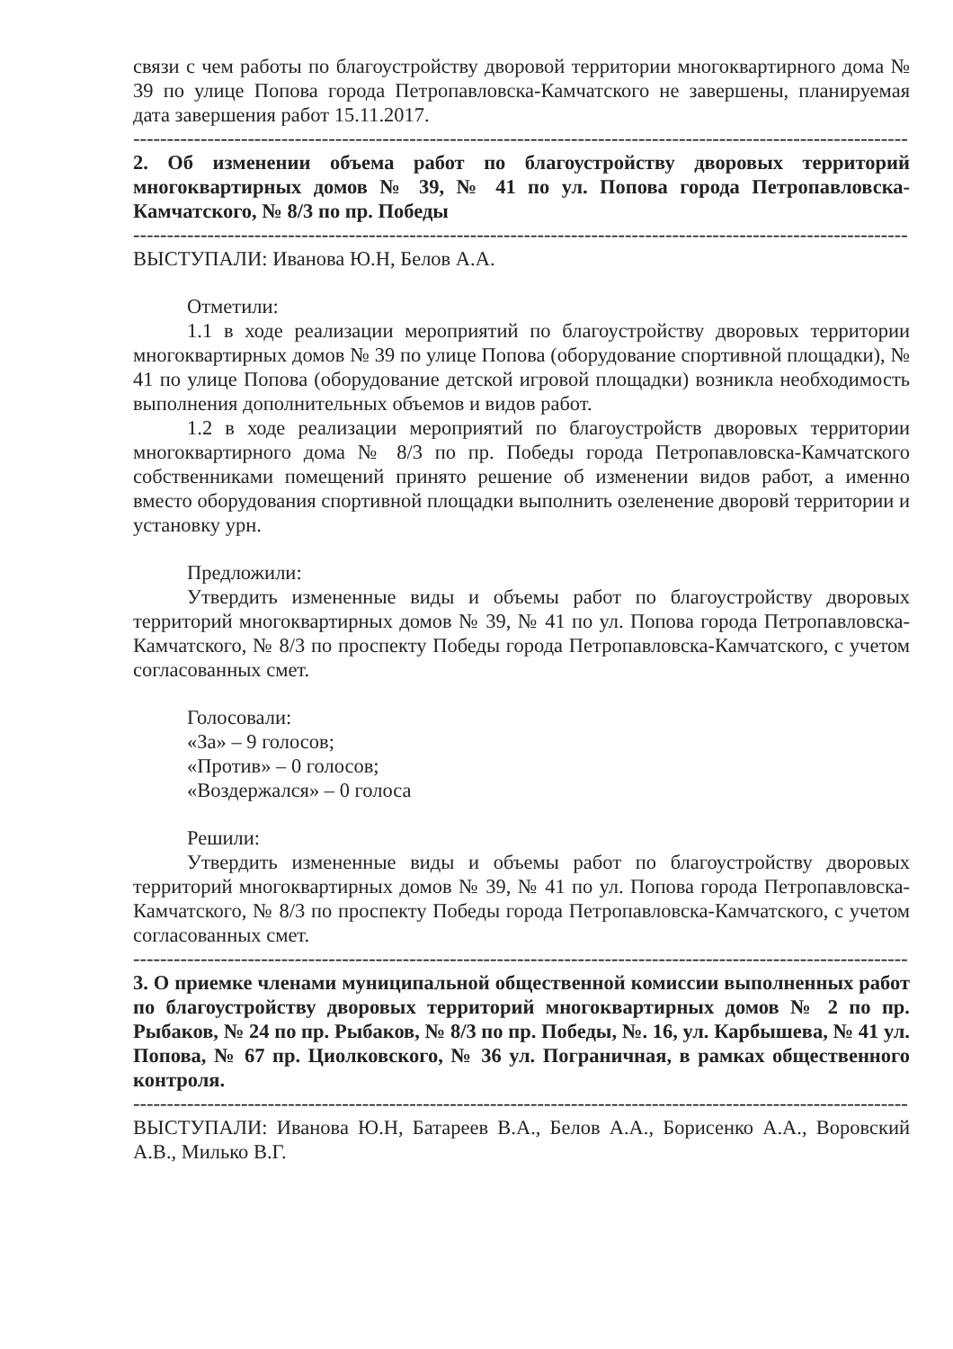связи с чем работы по благоустройству дворовой территории многоквартирного дома № 39 по улице Попова города Петропавловска-Камчатского не завершены, планируемая дата завершения работ 15.11.2017.
-------------------------------------------------------------------------------------------------------------------
2. Об изменении объема работ по благоустройству дворовых территорий многоквартирных домов № 39, № 41 по ул. Попова города Петропавловска-Камчатского, № 8/3 по пр. Победы
-------------------------------------------------------------------------------------------------------------------
ВЫСТУПАЛИ: Иванова Ю.Н, Белов А.А.
Отметили:
1.1 в ходе реализации мероприятий по благоустройству дворовых территории многоквартирных домов № 39 по улице Попова (оборудование спортивной площадки), № 41 по улице Попова (оборудование детской игровой площадки) возникла необходимость выполнения дополнительных объемов и видов работ.
1.2 в ходе реализации мероприятий по благоустройств дворовых территории многоквартирного дома № 8/3 по пр. Победы города Петропавловска-Камчатского собственниками помещений принято решение об изменении видов работ, а именно вместо оборудования спортивной площадки выполнить озеленение дворовй территории и установку урн.
Предложили:
Утвердить измененные виды и объемы работ по благоустройству дворовых территорий многоквартирных домов № 39, № 41 по ул. Попова города Петропавловска-Камчатского, № 8/3 по проспекту Победы города Петропавловска-Камчатского, с учетом согласованных смет.
Голосовали:
«За» – 9 голосов;
«Против» – 0 голосов;
«Воздержался» – 0 голоса
Решили:
Утвердить измененные виды и объемы работ по благоустройству дворовых территорий многоквартирных домов № 39, № 41 по ул. Попова города Петропавловска-Камчатского, № 8/3 по проспекту Победы города Петропавловска-Камчатского, с учетом согласованных смет.
-------------------------------------------------------------------------------------------------------------------
3. О приемке членами муниципальной общественной комиссии выполненных работ по благоустройству дворовых территорий многоквартирных домов № 2 по пр. Рыбаков, № 24 по пр. Рыбаков, № 8/3 по пр. Победы, №. 16, ул. Карбышева, № 41 ул. Попова, № 67 пр. Циолковского, № 36 ул. Пограничная, в рамках общественного контроля.
-------------------------------------------------------------------------------------------------------------------
ВЫСТУПАЛИ: Иванова Ю.Н, Батареев В.А., Белов А.А., Борисенко А.А., Воровский А.В., Милько В.Г.